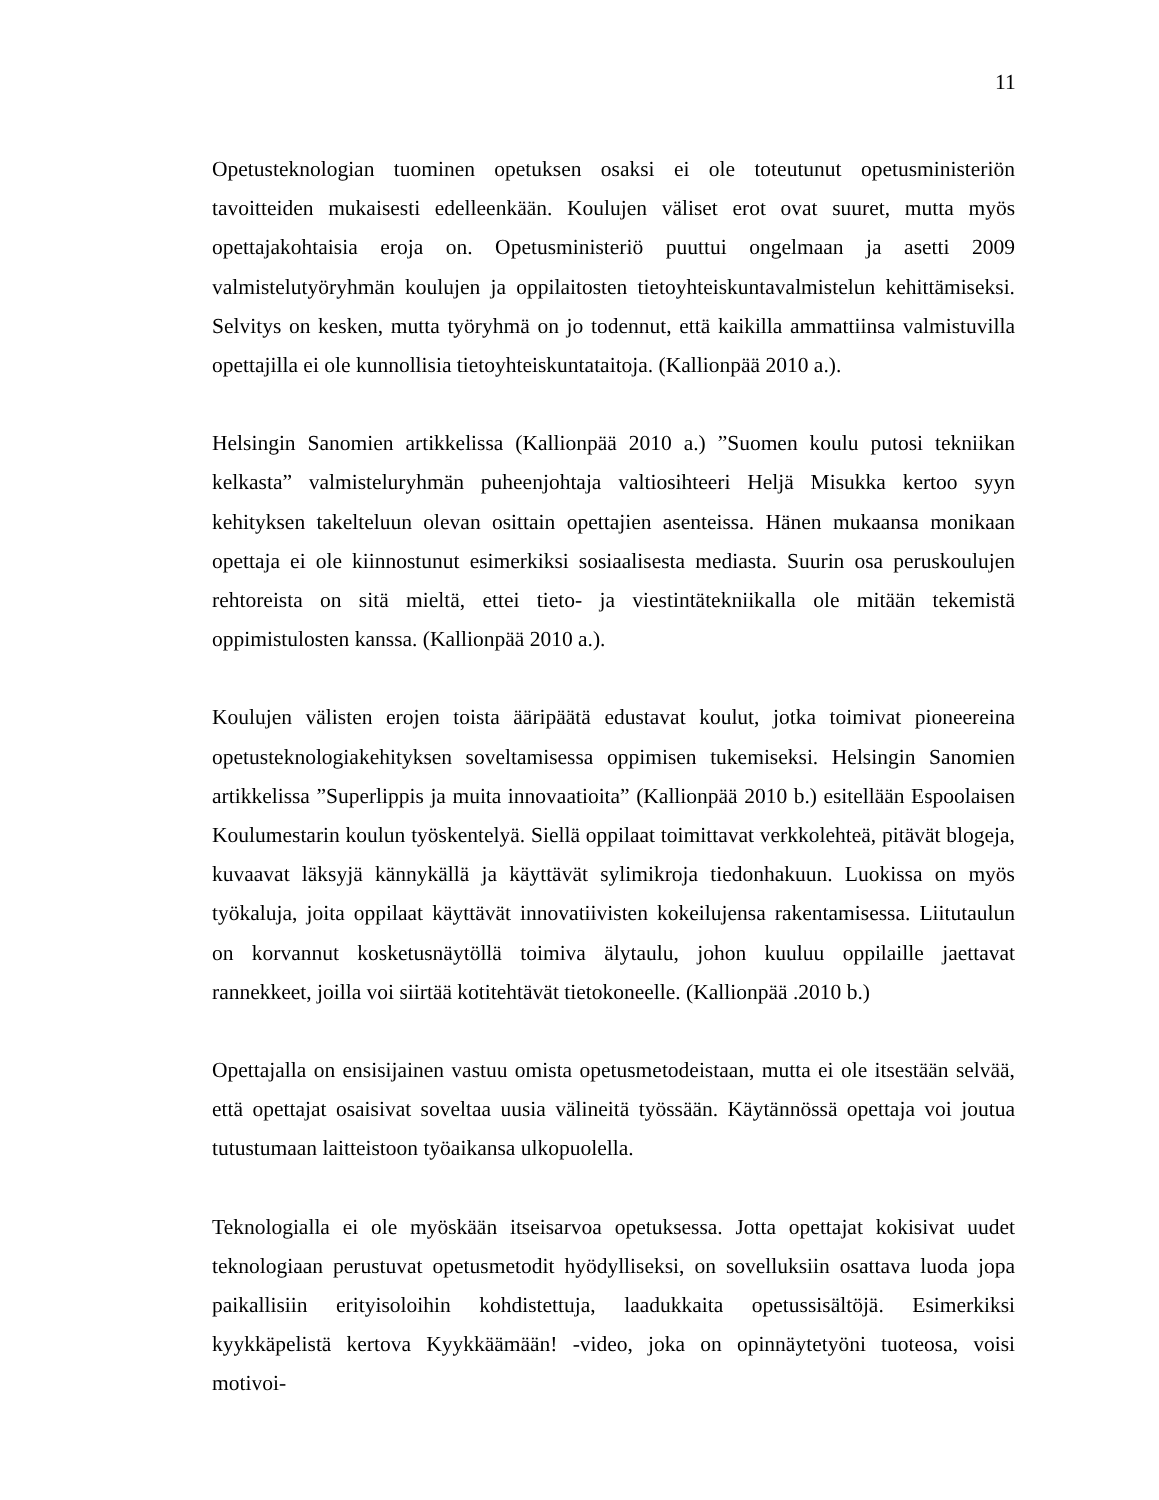11
Opetusteknologian tuominen opetuksen osaksi ei ole toteutunut opetusministeriön tavoitteiden mukaisesti edelleenkään. Koulujen väliset erot ovat suuret, mutta myös opettajakohtaisia eroja on. Opetusministeriö puuttui ongelmaan ja asetti 2009 valmistelutyöryhmän koulujen ja oppilaitosten tietoyhteiskuntavalmistelun kehittämiseksi. Selvitys on kesken, mutta työryhmä on jo todennut, että kaikilla ammattiinsa valmistuvilla opettajilla ei ole kunnollisia tietoyhteiskuntataitoja. (Kallionpää 2010 a.).
Helsingin Sanomien artikkelissa (Kallionpää 2010 a.) ”Suomen koulu putosi tekniikan kelkasta” valmisteluryhmän puheenjohtaja valtiosihteeri Heljä Misukka kertoo syyn kehityksen takelteluun olevan osittain opettajien asenteissa. Hänen mukaansa monikaan opettaja ei ole kiinnostunut esimerkiksi sosiaalisesta mediasta. Suurin osa peruskoulujen rehtoreista on sitä mieltä, ettei tieto- ja viestintätekniikalla ole mitään tekemistä oppimistulosten kanssa. (Kallionpää 2010 a.).
Koulujen välisten erojen toista ääripäätä edustavat koulut, jotka toimivat pioneereina opetusteknologiakehityksen soveltamisessa oppimisen tukemiseksi. Helsingin Sanomien artikkelissa ”Superlippis ja muita innovaatioita” (Kallionpää 2010 b.) esitellään Espoolaisen Koulumestarin koulun työskentelyä. Siellä oppilaat toimittavat verkkolehteä, pitävät blogeja, kuvaavat läksyjä kännykällä ja käyttävät sylimikroja tiedonhakuun. Luokissa on myös työkaluja, joita oppilaat käyttävät innovatiivisten kokeilujensa rakentamisessa. Liitutaulun on korvannut kosketusnäytöllä toimiva älytaulu, johon kuuluu oppilaille jaettavat rannekkeet, joilla voi siirtää kotitehtävät tietokoneelle. (Kallionpää .2010 b.)
Opettajalla on ensisijainen vastuu omista opetusmetodeistaan, mutta ei ole itsestään selvää, että opettajat osaisivat soveltaa uusia välineitä työssään. Käytännössä opettaja voi joutua tutustumaan laitteistoon työaikansa ulkopuolella.
Teknologialla ei ole myöskään itseisarvoa opetuksessa. Jotta opettajat kokisivat uudet teknologiaan perustuvat opetusmetodit hyödylliseksi, on sovelluksiin osattava luoda jopa paikallisiin erityisoloihin kohdistettuja, laadukkaita opetussisältöjä. Esimerkiksi kyykkäpelistä kertova Kyykkäämään! -video, joka on opinnäytetyöni tuoteosa, voisi motivoi-